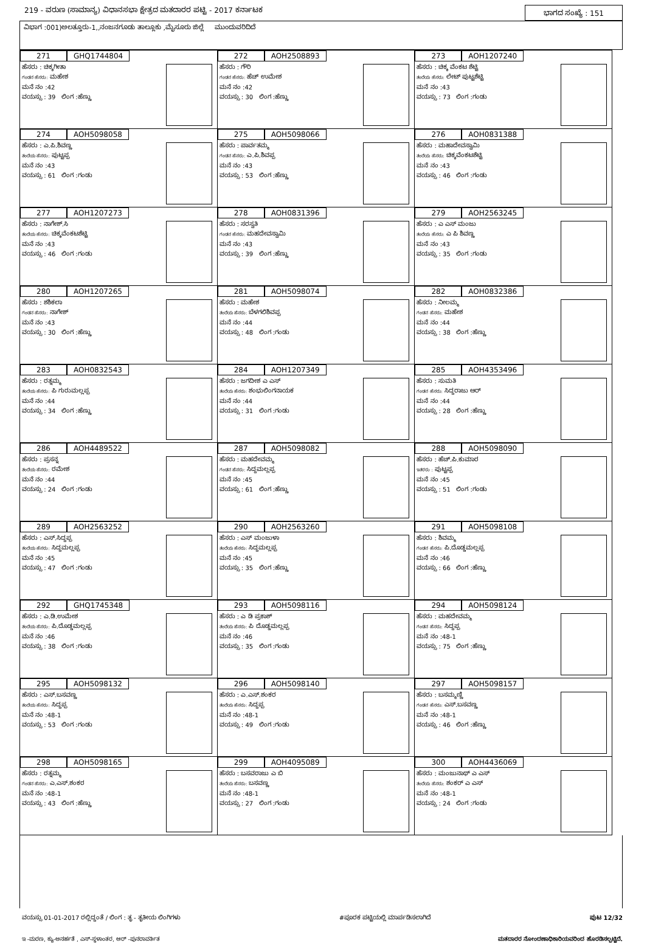219 - ವರುಣ (ಸಾಮಾನ್ಯ) ವಿಧಾನಸಭಾ ಕ್ಷೇತ್ರದ ಮತದಾರರ ಪಟ್ಟಿ - 2017 ಕರ್ನಾಟಕ ಭಾಗದ ಸಂಖ್ಯೆ : 151
ವಿಭಾಗ :001)ಅಲತ್ತೂರು-1,,ನಂಜನಗೂಡು ತಾಲ್ಲೂಕು ,ಮೈಸೂರು ಜಿಲ್ಲೆ ಮುಂದುವರಿದಿದೆ
| 271 GHQ1744804 ಹೆಸರು : ಚಿಕ್ಕಗೀತಾ ಗಂಡನ ಹೆಸರು: ಮಹೇಶ ಮನೆ ನಂ :42 ವಯಸ್ಸು : 39 ಲಿಂಗ :ಹೆಣ್ಣು | 272 AOH2508893 ಹೆಸರು : ಗೌರಿ ಗಂಡನ ಹೆಸರು: ಹೆಚ್ ಉಮೇಶ ಮನೆ ನಂ :42 ವಯಸ್ಸು : 30 ಲಿಂಗ :ಹೆಣ್ಣು | 273 AOH1207240 ಹೆಸರು : ಚಿಕ್ಕ ವೆಂಕಟ ಶೆಟ್ಟಿ ತಂದೆಯ ಹೆಸರು: ಲೇಟ್ ಪುಟ್ಟಶೆಟ್ಟಿ ಮನೆ ನಂ :43 ವಯಸ್ಸು : 73 ಲಿಂಗ :ಗಂಡು |
| 274 AOH5098058 ಹೆಸರು : ಎ.ಪಿ.ಶಿವಣ್ಣ ತಂದೆಯ ಹೆಸರು: ಪುಟ್ಟಪ್ಪ ಮನೆ ನಂ :43 ವಯಸ್ಸು : 61 ಲಿಂಗ :ಗಂಡು | 275 AOH5098066 ಹೆಸರು : ಪಾರ್ವತಮ್ಮ ಗಂಡನ ಹೆಸರು: ಎ.ಪಿ.ಶಿವಪ್ಪ ಮನೆ ನಂ :43 ವಯಸ್ಸು : 53 ಲಿಂಗ :ಹೆಣ್ಣು | 276 AOH0831388 ಹೆಸರು : ಮಹಾದೇವಸ್ವಾಮಿ ತಂದೆಯ ಹೆಸರು: ಚಿಕ್ಕವೆಂಕಟಶೆಟ್ಟಿ ಮನೆ ನಂ :43 ವಯಸ್ಸು : 46 ಲಿಂಗ :ಗಂಡು |
| 277 AOH1207273 ಹೆಸರು : ನಾಗೇಶ್.ಸಿ ತಂದೆಯ ಹೆಸರು: ಚಿಕ್ಕವೆಂಕಟಶೆಟ್ಟಿ ಮನೆ ನಂ :43 ವಯಸ್ಸು : 46 ಲಿಂಗ :ಗಂಡು | 278 AOH0831396 ಹೆಸರು : ಸರಸ್ವತಿ ಗಂಡನ ಹೆಸರು: ಮಹದೇವಸ್ವಾಮಿ ಮನೆ ನಂ :43 ವಯಸ್ಸು : 39 ಲಿಂಗ :ಹೆಣ್ಣು | 279 AOH2563245 ಹೆಸರು : ಎ ಎಸ್ ಮಂಜು ತಂದೆಯ ಹೆಸರು: ಎ ಪಿ ಶಿವಣ್ಣ ಮನೆ ನಂ :43 ವಯಸ್ಸು : 35 ಲಿಂಗ :ಗಂಡು |
| 280 AOH1207265 ಹೆಸರು : ಶಶಿಕಲಾ ಗಂಡನ ಹೆಸರು: ನಾಗೇಶ್ ಮನೆ ನಂ :43 ವಯಸ್ಸು : 30 ಲಿಂಗ :ಹೆಣ್ಣು | 281 AOH5098074 ಹೆಸರು : ಮಹೇಶ ತಂದೆಯ ಹೆಸರು: ಬೆಳಗಲಿಶಿವಪ್ಪ ಮನೆ ನಂ :44 ವಯಸ್ಸು : 48 ಲಿಂಗ :ಗಂಡು | 282 AOH0832386 ಹೆಸರು : ನೀಲಮ್ಮ ಗಂಡನ ಹೆಸರು: ಮಹೇಶ ಮನೆ ನಂ :44 ವಯಸ್ಸು : 38 ಲಿಂಗ :ಹೆಣ್ಣು |
| 283 AOH0832543 ಹೆಸರು : ರತ್ನಮ್ಮ ತಂದೆಯ ಹೆಸರು: ಪಿ ಗುರುಮಲ್ಲಪ್ಪ ಮನೆ ನಂ :44 ವಯಸ್ಸು : 34 ಲಿಂಗ :ಹೆಣ್ಣು | 284 AOH1207349 ಹೆಸರು : ಜಗದೀಶ ಎ ಎಸ್ ತಂದೆಯ ಹೆಸರು: ಶಂಭುಲಿಂಗನಾಯಕ ಮನೆ ನಂ :44 ವಯಸ್ಸು : 31 ಲಿಂಗ :ಗಂಡು | 285 AOH4353496 ಹೆಸರು : ಸುಮತಿ ಗಂಡನ ಹೆಸರು: ಸಿದ್ದರಾಜು ಆರ್ ಮನೆ ನಂ :44 ವಯಸ್ಸು : 28 ಲಿಂಗ :ಹೆಣ್ಣು |
| 286 AOH4489522 ಹೆಸರು : ಪ್ರಸನ್ನ ತಂದೆಯ ಹೆಸರು: ರಮೇಶ ಮನೆ ನಂ :44 ವಯಸ್ಸು : 24 ಲಿಂಗ :ಗಂಡು | 287 AOH5098082 ಹೆಸರು : ಮಹದೇವಮ್ಮ ಗಂಡನ ಹೆಸರು: ಸಿದ್ದಮಲ್ಲಪ್ಪ ಮನೆ ನಂ :45 ವಯಸ್ಸು : 61 ಲಿಂಗ :ಹೆಣ್ಣು | 288 AOH5098090 ಹೆಸರು : ಹೆಚ್.ಪಿ.ಕುಮಾರ ಇತರರು : ಪುಟ್ಟಪ್ಪ ಮನೆ ನಂ :45 ವಯಸ್ಸು : 51 ಲಿಂಗ :ಗಂಡು |
| 289 AOH2563252 ಹೆಸರು : ಎಸ್.ಸಿದ್ದಪ್ಪ ತಂದೆಯ ಹೆಸರು: ಸಿದ್ದಮಲ್ಲಪ್ಪ ಮನೆ ನಂ :45 ವಯಸ್ಸು : 47 ಲಿಂಗ :ಗಂಡು | 290 AOH2563260 ಹೆಸರು : ಎಸ್ ಮಂಜುಳಾ ತಂದೆಯ ಹೆಸರು: ಸಿದ್ದಮಲ್ಲಪ್ಪ ಮನೆ ನಂ :45 ವಯಸ್ಸು : 35 ಲಿಂಗ :ಹೆಣ್ಣು | 291 AOH5098108 ಹೆಸರು : ಶಿವಮ್ಮ ಗಂಡನ ಹೆಸರು: ಪಿ.ದೊಡ್ಡಮಲ್ಲಪ್ಪ ಮನೆ ನಂ :46 ವಯಸ್ಸು : 66 ಲಿಂಗ :ಹೆಣ್ಣು |
| 292 GHQ1745348 ಹೆಸರು : ಎ.ಡಿ.ಉಮೇಶ ತಂದೆಯ ಹೆಸರು: ಪಿ.ದೊಡ್ಡಮಲ್ಲಪ್ಪ ಮನೆ ನಂ :46 ವಯಸ್ಸು : 38 ಲಿಂಗ :ಗಂಡು | 293 AOH5098116 ಹೆಸರು : ಎ ಡಿ ಪ್ರಕಾಶ್ ತಂದೆಯ ಹೆಸರು: ಪಿ ದೊಡ್ಡಮಲ್ಲಪ್ಪ ಮನೆ ನಂ :46 ವಯಸ್ಸು : 35 ಲಿಂಗ :ಗಂಡು | 294 AOH5098124 ಹೆಸರು : ಮಹದೇವಮ್ಮ ಗಂಡನ ಹೆಸರು: ಸಿದ್ದಪ್ಪ ಮನೆ ನಂ :48-1 ವಯಸ್ಸು : 75 ಲಿಂಗ :ಹೆಣ್ಣು |
| 295 AOH5098132 ಹೆಸರು : ಎಸ್.ಬಸವಣ್ಣ ತಂದೆಯ ಹೆಸರು: ಸಿದ್ದಪ್ಪ ಮನೆ ನಂ :48-1 ವಯಸ್ಸು : 53 ಲಿಂಗ :ಗಂಡು | 296 AOH5098140 ಹೆಸರು : ಎ.ಎಸ್.ಶಂಕರ ತಂದೆಯ ಹೆಸರು: ಸಿದ್ದಪ್ಪ ಮನೆ ನಂ :48-1 ವಯಸ್ಸು : 49 ಲಿಂಗ :ಗಂಡು | 297 AOH5098157 ಹೆಸರು : ಬಸಮ್ಮಣ್ಣಿ ಗಂಡನ ಹೆಸರು: ಎಸ್.ಬಸವಣ್ಣ ಮನೆ ನಂ :48-1 ವಯಸ್ಸು : 46 ಲಿಂಗ :ಹೆಣ್ಣು |
| 298 AOH5098165 ಹೆಸರು : ರತ್ನಮ್ಮ ಗಂಡನ ಹೆಸರು: ಎ.ಎಸ್.ಶಂಕರ ಮನೆ ನಂ :48-1 ವಯಸ್ಸು : 43 ಲಿಂಗ :ಹೆಣ್ಣು | 299 AOH4095089 ಹೆಸರು : ಬಸವರಾಜು ಎ ಬಿ ತಂದೆಯ ಹೆಸರು: ಬಸವಣ್ಣ ಮನೆ ನಂ :48-1 ವಯಸ್ಸು : 27 ಲಿಂಗ :ಗಂಡು | 300 AOH4436069 ಹೆಸರು : ಮಂಜುನಾಥ್ ಎ ಎಸ್ ತಂದೆಯ ಹೆಸರು: ಶಂಕರ್ ಎ ಎಸ್ ಮನೆ ನಂ :48-1 ವಯಸ್ಸು : 24 ಲಿಂಗ :ಗಂಡು |
ವಯಸ್ಸು 01-01-2017 ರಲ್ಲಿದ್ದಂತೆ / ಲಿಂಗ : ತೃ - ತೃತೀಯ ಲಿಂಗಿಗಳು #ಪೂರಕ ಪಟ್ಟಿಯಲ್ಲಿ ಮಾರ್ಪಡಿಸಲಾಗಿದೆ ಪುಟ 12/32
ಇ -ಮರಣ, ಕ್ಯು-ಅನರ್ಹತೆ , ಎಸ್-ಸ್ಥಳಾಂತರ, ಆರ್ -ಪುನರಾವರ್ತಿತ ಮತದಾರರ ನೋಂದಣಾಧಿಕಾರಿಯವರಿಂದ ಹೊರಡಿಸಲ್ಪಟ್ಟಿದೆ.